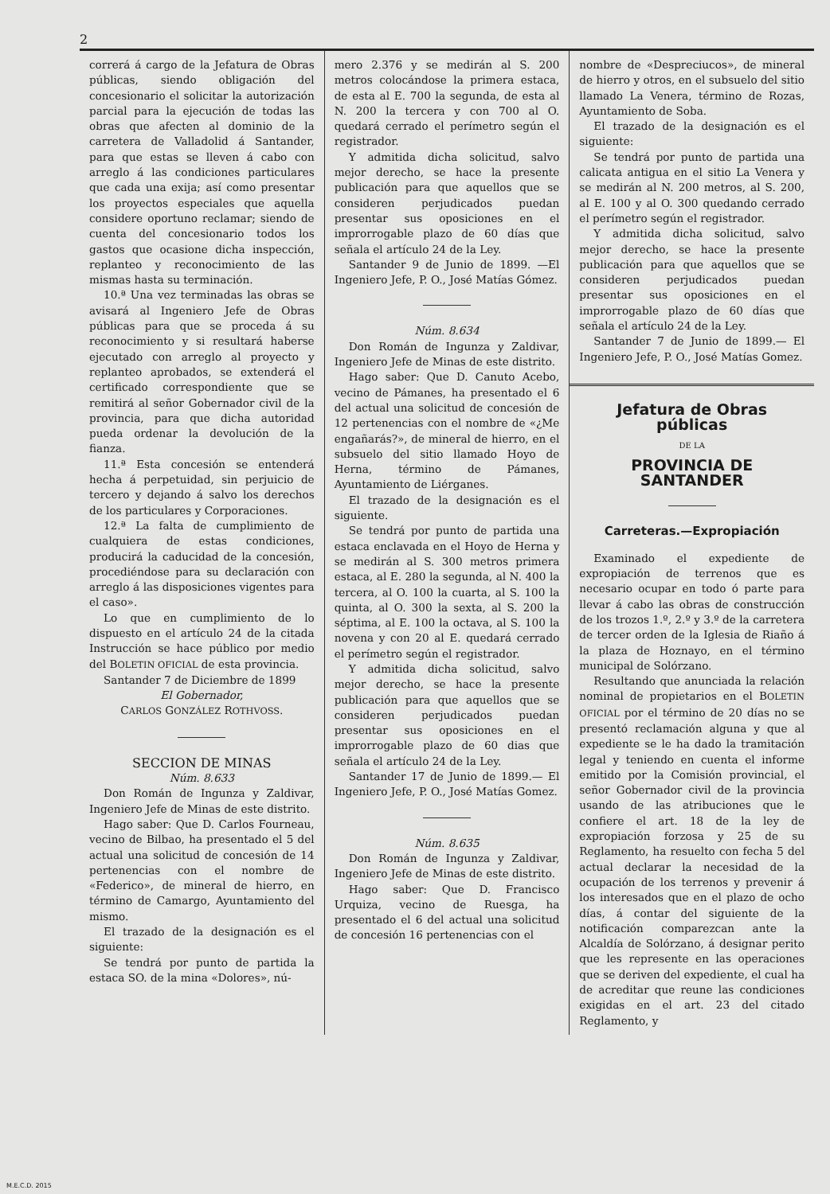2
correrá á cargo de la Jefatura de Obras públicas, siendo obligación del concesionario el solicitar la autorización parcial para la ejecución de todas las obras que afecten al dominio de la carretera de Valladolid á Santander, para que estas se lleven á cabo con arreglo á las condiciones particulares que cada una exija; así como presentar los proyectos especiales que aquella considere oportuno reclamar; siendo de cuenta del concesionario todos los gastos que ocasione dicha inspección, replanteo y reconocimiento de las mismas hasta su terminación.
10.ª Una vez terminadas las obras se avisará al Ingeniero Jefe de Obras públicas para que se proceda á su reconocimiento y si resultará haberse ejecutado con arreglo al proyecto y replanteo aprobados, se extenderá el certificado correspondiente que se remitirá al señor Gobernador civil de la provincia, para que dicha autoridad pueda ordenar la devolución de la fianza.
11.ª Esta concesión se entenderá hecha á perpetuidad, sin perjuicio de tercero y dejando á salvo los derechos de los particulares y Corporaciones.
12.ª La falta de cumplimiento de cualquiera de estas condiciones, producirá la caducidad de la concesión, procediéndose para su declaración con arreglo á las disposiciones vigentes para el caso».
Lo que en cumplimiento de lo dispuesto en el artículo 24 de la citada Instrucción se hace público por medio del BOLETIN OFICIAL de esta provincia.
Santander 7 de Diciembre de 1899
El Gobernador,
CARLOS GONZÁLEZ ROTHVOSS.
SECCION DE MINAS
Núm. 8.633
Don Román de Ingunza y Zaldivar, Ingeniero Jefe de Minas de este distrito.
Hago saber: Que D. Carlos Fourneau, vecino de Bilbao, ha presentado el 5 del actual una solicitud de concesión de 14 pertenencias con el nombre de «Federico», de mineral de hierro, en término de Camargo, Ayuntamiento del mismo.
El trazado de la designación es el siguiente:
Se tendrá por punto de partida la estaca SO. de la mina «Dolores», nú-
mero 2.376 y se medirán al S. 200 metros colocándose la primera estaca, de esta al E. 700 la segunda, de esta al N. 200 la tercera y con 700 al O. quedará cerrado el perímetro según el registrador.
Y admitida dicha solicitud, salvo mejor derecho, se hace la presente publicación para que aquellos que se consideren perjudicados puedan presentar sus oposiciones en el improrrogable plazo de 60 días que señala el artículo 24 de la Ley.
Santander 9 de Junio de 1899. —El Ingeniero Jefe, P. O., José Matías Gómez.
Núm. 8.634
Don Román de Ingunza y Zaldivar, Ingeniero Jefe de Minas de este distrito.
Hago saber: Que D. Canuto Acebo, vecino de Pámanes, ha presentado el 6 del actual una solicitud de concesión de 12 pertenencias con el nombre de «¿Me engañarás?», de mineral de hierro, en el subsuelo del sitio llamado Hoyo de Herna, término de Pámanes, Ayuntamiento de Liérganes.
El trazado de la designación es el siguiente.
Se tendrá por punto de partida una estaca enclavada en el Hoyo de Herna y se medirán al S. 300 metros primera estaca, al E. 280 la segunda, al N. 400 la tercera, al O. 100 la cuarta, al S. 100 la quinta, al O. 300 la sexta, al S. 200 la séptima, al E. 100 la octava, al S. 100 la novena y con 20 al E. quedará cerrado el perímetro según el registrador.
Y admitida dicha solicitud, salvo mejor derecho, se hace la presente publicación para que aquellos que se consideren perjudicados puedan presentar sus oposiciones en el improrrogable plazo de 60 dias que señala el artículo 24 de la Ley.
Santander 17 de Junio de 1899.— El Ingeniero Jefe, P. O., José Matías Gomez.
Núm. 8.635
Don Román de Ingunza y Zaldivar, Ingeniero Jefe de Minas de este distrito.
Hago saber: Que D. Francisco Urquiza, vecino de Ruesga, ha presentado el 6 del actual una solicitud de concesión 16 pertenencias con el
nombre de «Despreciucos», de mineral de hierro y otros, en el subsuelo del sitio llamado La Venera, término de Rozas, Ayuntamiento de Soba.
El trazado de la designación es el siguiente:
Se tendrá por punto de partida una calicata antigua en el sitio La Venera y se medirán al N. 200 metros, al S. 200, al E. 100 y al O. 300 quedando cerrado el perímetro según el registrador.
Y admitida dicha solicitud, salvo mejor derecho, se hace la presente publicación para que aquellos que se consideren perjudicados puedan presentar sus oposiciones en el improrrogable plazo de 60 días que señala el artículo 24 de la Ley.
Santander 7 de Junio de 1899.— El Ingeniero Jefe, P. O., José Matías Gomez.
Jefatura de Obras públicas
DE LA
PROVINCIA DE SANTANDER
Carreteras.—Expropiación
Examinado el expediente de expropiación de terrenos que es necesario ocupar en todo ó parte para llevar á cabo las obras de construcción de los trozos 1.º, 2.º y 3.º de la carretera de tercer orden de la Iglesia de Riaño á la plaza de Hoznayo, en el término municipal de Solórzano.
Resultando que anunciada la relación nominal de propietarios en el BOLETIN OFICIAL por el término de 20 días no se presentó reclamación alguna y que al expediente se le ha dado la tramitación legal y teniendo en cuenta el informe emitido por la Comisión provincial, el señor Gobernador civil de la provincia usando de las atribuciones que le confiere el art. 18 de la ley de expropiación forzosa y 25 de su Reglamento, ha resuelto con fecha 5 del actual declarar la necesidad de la ocupación de los terrenos y prevenir á los interesados que en el plazo de ocho días, á contar del siguiente de la notificación comparezcan ante la Alcaldía de Solórzano, á designar perito que les represente en las operaciones que se deriven del expediente, el cual ha de acreditar que reune las condiciones exigidas en el art. 23 del citado Reglamento, y
M.E.C.D. 2015